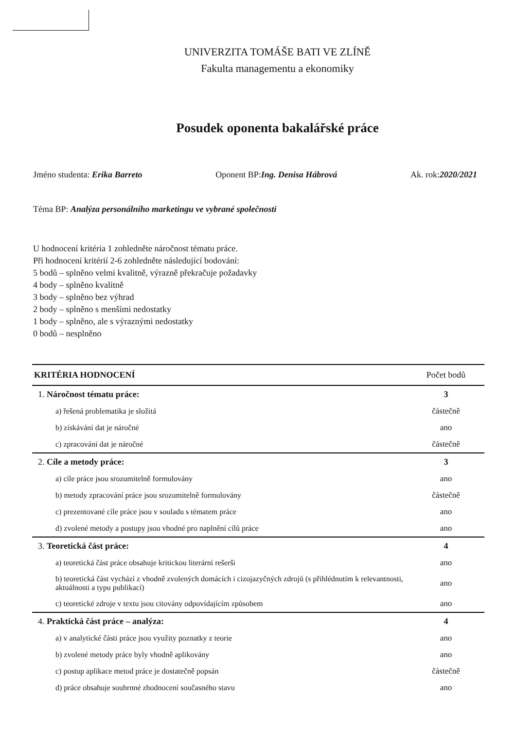UNIVERZITA TOMÁŠE BATI VE ZLÍNĚ
Fakulta managementu a ekonomiky
Posudek oponenta bakalářské práce
Jméno studenta: Erika Barreto Oponent BP:Ing. Denisa Hábrová Ak. rok:2020/2021
Téma BP: Analýza personálního marketingu ve vybrané společnosti
U hodnocení kritéria 1 zohledněte náročnost tématu práce.
Při hodnocení kritérií 2-6 zohledněte následující bodování:
5 bodů – splněno velmi kvalitně, výrazně překračuje požadavky
4 body – splněno kvalitně
3 body – splněno bez výhrad
2 body – splněno s menšími nedostatky
1 body – splněno, ale s výraznými nedostatky
0 bodů – nesplněno
| KRITÉRIA HODNOCENÍ | Počet bodů |
| --- | --- |
| 1. Náročnost tématu práce: | 3 |
| a) řešená problematika je složitá | částečně |
| b) získávání dat je náročné | ano |
| c) zpracování dat je náročné | částečně |
| 2. Cíle a metody práce: | 3 |
| a) cíle práce jsou srozumitelně formulovány | ano |
| b) metody zpracování práce jsou srozumitelně formulovány | částečně |
| c) prezentované cíle práce jsou v souladu s tématem práce | ano |
| d) zvolené metody a postupy jsou vhodné pro naplnění cílů práce | ano |
| 3. Teoretická část práce: | 4 |
| a) teoretická část práce obsahuje kritickou literární rešerši | ano |
| b) teoretická část vychází z vhodně zvolených domácích i cizojazyčných zdrojů (s přihlédnutím k relevantnosti, aktuálnosti a typu publikací) | ano |
| c) teoretické zdroje v textu jsou citovány odpovídajícím způsobem | ano |
| 4. Praktická část práce – analýza: | 4 |
| a) v analytické části práce jsou využity poznatky z teorie | ano |
| b) zvolené metody práce byly vhodně aplikovány | ano |
| c) postup aplikace metod práce je dostatečně popsán | částečně |
| d) práce obsahuje souhrnné zhodnocení současného stavu | ano |